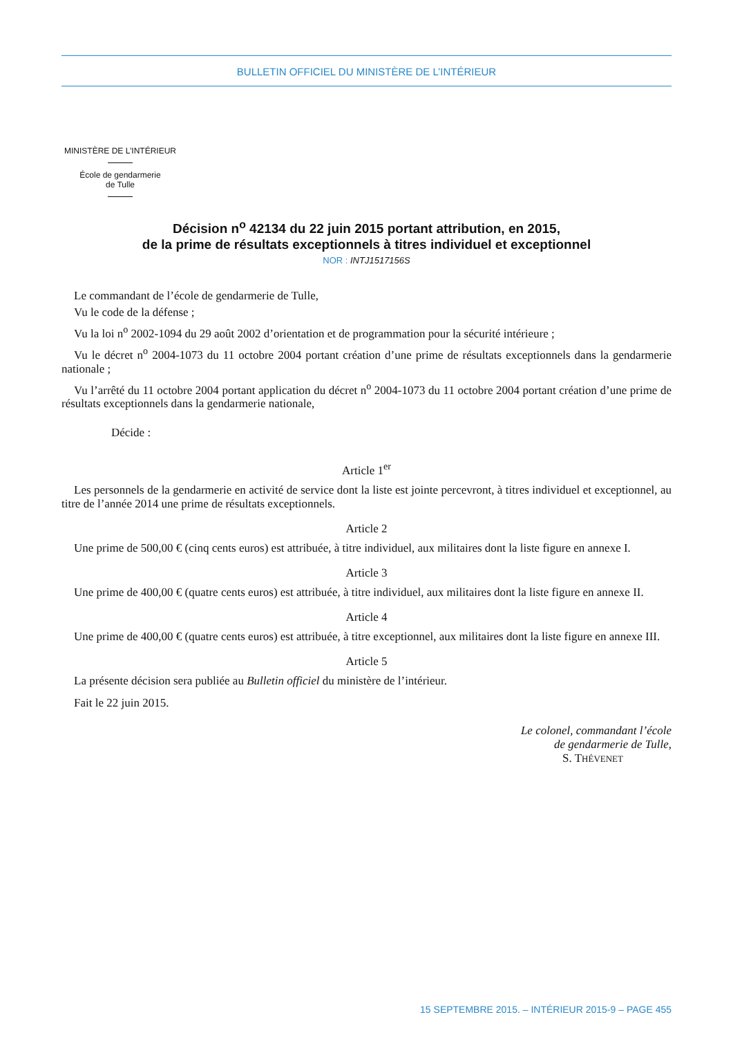BULLETIN OFFICIEL DU MINISTÈRE DE L’INTÉRIEUR
MINISTÈRE DE L’INTÉRIEUR
École de gendarmerie
de Tulle
Décision n<sup>o</sup> 42134 du 22 juin 2015 portant attribution, en 2015,
de la prime de résultats exceptionnels à titres individuel et exceptionnel
NOR : INTJ1517156S
Le commandant de l’école de gendarmerie de Tulle,
Vu le code de la défense ;
Vu la loi n<sup>o</sup> 2002-1094 du 29 août 2002 d’orientation et de programmation pour la sécurité intérieure ;
Vu le décret n<sup>o</sup> 2004-1073 du 11 octobre 2004 portant création d’une prime de résultats exceptionnels dans la gendarmerie nationale ;
Vu l’arrêté du 11 octobre 2004 portant application du décret n<sup>o</sup> 2004-1073 du 11 octobre 2004 portant création d’une prime de résultats exceptionnels dans la gendarmerie nationale,
Décide :
Article 1<sup>er</sup>
Les personnels de la gendarmerie en activité de service dont la liste est jointe percevront, à titres individuel et exceptionnel, au titre de l’année 2014 une prime de résultats exceptionnels.
Article 2
Une prime de 500,00 € (cinq cents euros) est attribuée, à titre individuel, aux militaires dont la liste figure en annexe I.
Article 3
Une prime de 400,00 € (quatre cents euros) est attribuée, à titre individuel, aux militaires dont la liste figure en annexe II.
Article 4
Une prime de 400,00 € (quatre cents euros) est attribuée, à titre exceptionnel, aux militaires dont la liste figure en annexe III.
Article 5
La présente décision sera publiée au Bulletin officiel du ministère de l’intérieur.
Fait le 22 juin 2015.
Le colonel, commandant l’école
de gendarmerie de Tulle,
S. THÉVENET
15 SEPTEMBRE 2015. – INTÉRIEUR 2015-9 – PAGE 455